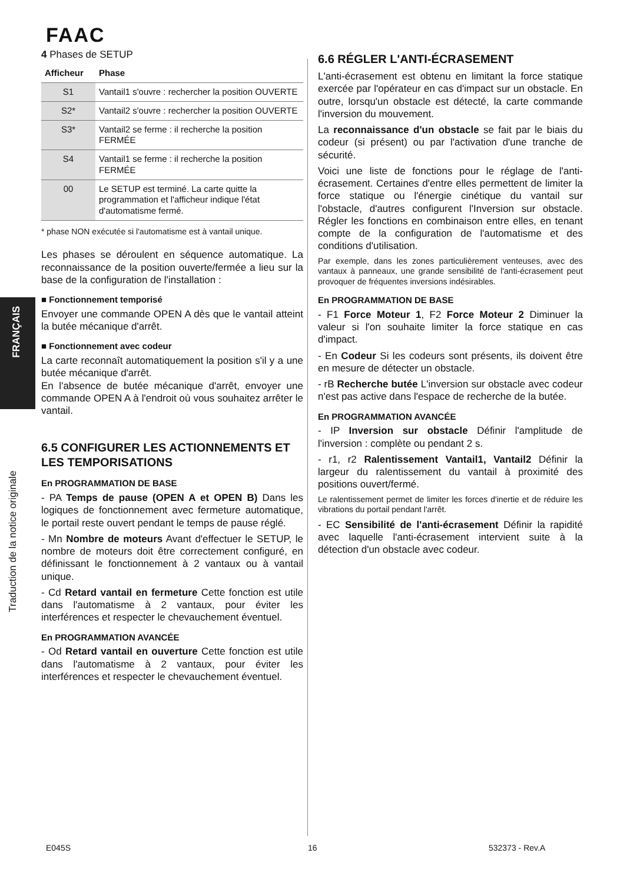FAAC
FRANÇAIS
Traduction de la notice originale
4 Phases de SETUP
| Afficheur | Phase |
| --- | --- |
| S1 | Vantail1 s'ouvre : rechercher la position OUVERTE |
| S2* | Vantail2 s'ouvre : rechercher la position OUVERTE |
| S3* | Vantail2 se ferme : il recherche la position FERMÉE |
| S4 | Vantail1 se ferme : il recherche la position FERMÉE |
| 00 | Le SETUP est terminé. La carte quitte la programmation et l'afficheur indique l'état d'automatisme fermé. |
* phase NON exécutée si l'automatisme est à vantail unique.
Les phases se déroulent en séquence automatique. La reconnaissance de la position ouverte/fermée a lieu sur la base de la configuration de l'installation :
■ Fonctionnement temporisé
Envoyer une commande OPEN A dès que le vantail atteint la butée mécanique d'arrêt.
■ Fonctionnement avec codeur
La carte reconnaît automatiquement la position s'il y a une butée mécanique d'arrêt.
En l'absence de butée mécanique d'arrêt, envoyer une commande OPEN A à l'endroit où vous souhaitez arrêter le vantail.
6.5 CONFIGURER LES ACTIONNEMENTS ET LES TEMPORISATIONS
En PROGRAMMATION DE BASE
- PA Temps de pause (OPEN A et OPEN B) Dans les logiques de fonctionnement avec fermeture automatique, le portail reste ouvert pendant le temps de pause réglé.
- Mn Nombre de moteurs Avant d'effectuer le SETUP, le nombre de moteurs doit être correctement configuré, en définissant le fonctionnement à 2 vantaux ou à vantail unique.
- Cd Retard vantail en fermeture Cette fonction est utile dans l'automatisme à 2 vantaux, pour éviter les interférences et respecter le chevauchement éventuel.
En PROGRAMMATION AVANCÉE
- Od Retard vantail en ouverture Cette fonction est utile dans l'automatisme à 2 vantaux, pour éviter les interférences et respecter le chevauchement éventuel.
6.6 RÉGLER L'ANTI-ÉCRASEMENT
L'anti-écrasement est obtenu en limitant la force statique exercée par l'opérateur en cas d'impact sur un obstacle. En outre, lorsqu'un obstacle est détecté, la carte commande l'inversion du mouvement.
La reconnaissance d'un obstacle se fait par le biais du codeur (si présent) ou par l'activation d'une tranche de sécurité.
Voici une liste de fonctions pour le réglage de l'anti-écrasement. Certaines d'entre elles permettent de limiter la force statique ou l'énergie cinétique du vantail sur l'obstacle, d'autres configurent l'Inversion sur obstacle. Régler les fonctions en combinaison entre elles, en tenant compte de la configuration de l'automatisme et des conditions d'utilisation.
Par exemple, dans les zones particulièrement venteuses, avec des vantaux à panneaux, une grande sensibilité de l'anti-écrasement peut provoquer de fréquentes inversions indésirables.
En PROGRAMMATION DE BASE
- F1 Force Moteur 1, F2 Force Moteur 2 Diminuer la valeur si l'on souhaite limiter la force statique en cas d'impact.
- En Codeur Si les codeurs sont présents, ils doivent être en mesure de détecter un obstacle.
- rB Recherche butée L'inversion sur obstacle avec codeur n'est pas active dans l'espace de recherche de la butée.
En PROGRAMMATION AVANCÉE
- IP Inversion sur obstacle Définir l'amplitude de l'inversion : complète ou pendant 2 s.
- r1, r2 Ralentissement Vantail1, Vantail2 Définir la largeur du ralentissement du vantail à proximité des positions ouvert/fermé.
Le ralentissement permet de limiter les forces d'inertie et de réduire les vibrations du portail pendant l'arrêt.
- EC Sensibilité de l'anti-écrasement Définir la rapidité avec laquelle l'anti-écrasement intervient suite à la détection d'un obstacle avec codeur.
E045S 16 532373 - Rev.A